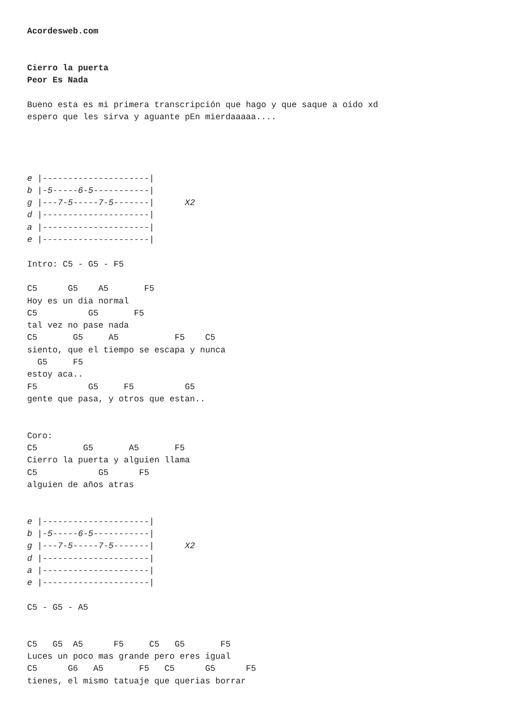Acordesweb.com


Cierro la puerta
Peor Es Nada

Bueno esta es mi primera transcripción que hago y que saque a oido xd
espero que les sirva y aguante pEn mierdaaaaa....




e |---------------------|
b |-5-----6-5-----------|
g |---7-5-----7-5-------|      X2
d |---------------------|
a |---------------------|
e |---------------------|

Intro: C5 - G5 - F5

C5      G5    A5       F5
Hoy es un dia normal
C5          G5       F5
tal vez no pase nada
C5       G5     A5           F5    C5
siento, que el tiempo se escapa y nunca
  G5     F5
estoy aca..
F5          G5     F5          G5
gente que pasa, y otros que estan..


Coro:
C5         G5       A5       F5
Cierro la puerta y alguien llama
C5            G5      F5
alguien de años atras


e |---------------------|
b |-5-----6-5-----------|
g |---7-5-----7-5-------|      X2
d |---------------------|
a |---------------------|
e |---------------------|

C5 - G5 - A5


C5   G5  A5      F5     C5   G5       F5
Luces un poco mas grande pero eres igual
C5      G6   A5       F5   C5      G5      F5
tienes, el mismo tatuaje que querias borrar